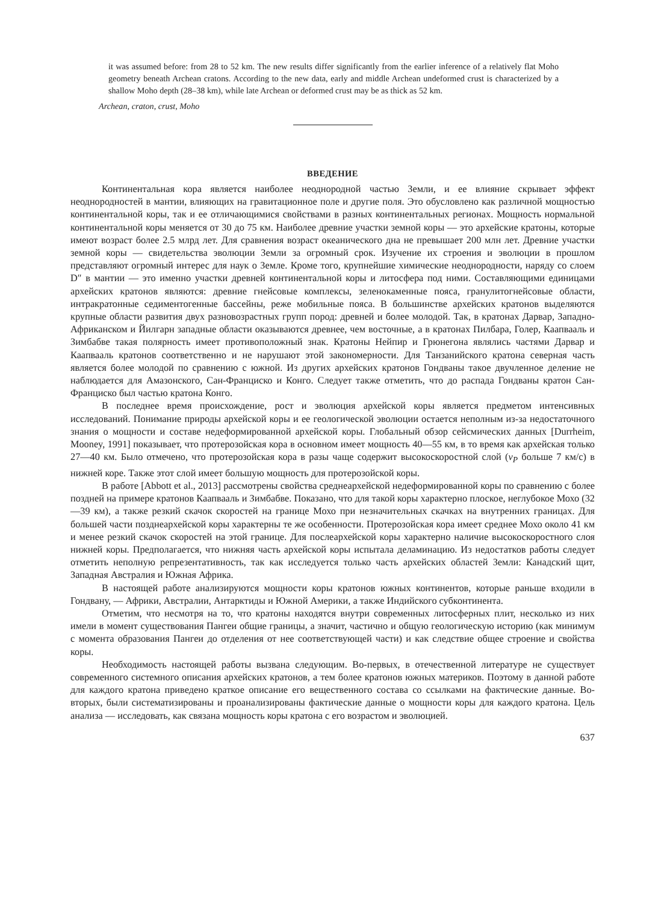it was assumed before: from 28 to 52 km. The new results differ significantly from the earlier inference of a relatively flat Moho geometry beneath Archean cratons. According to the new data, early and middle Archean undeformed crust is characterized by a shallow Moho depth (28–38 km), while late Archean or deformed crust may be as thick as 52 km.
Archean, craton, crust, Moho
ВВЕДЕНИЕ
Континентальная кора является наиболее неоднородной частью Земли, и ее влияние скрывает эффект неоднородностей в мантии, влияющих на гравитационное поле и другие поля. Это обусловлено как различной мощностью континентальной коры, так и ее отличающимися свойствами в разных континентальных регионах. Мощность нормальной континентальной коры меняется от 30 до 75 км. Наиболее древние участки земной коры — это архейские кратоны, которые имеют возраст более 2.5 млрд лет. Для сравнения возраст океанического дна не превышает 200 млн лет. Древние участки земной коры — свидетельства эволюции Земли за огромный срок. Изучение их строения и эволюции в прошлом представляют огромный интерес для наук о Земле. Кроме того, крупнейшие химические неоднородности, наряду со слоем D″ в мантии — это именно участки древней континентальной коры и литосфера под ними. Составляющими единицами архейских кратонов являются: древние гнейсовые комплексы, зеленокаменные пояса, гранулитогнейсовые области, интракратонные седиментогенные бассейны, реже мобильные пояса. В большинстве архейских кратонов выделяются крупные области развития двух разновозрастных групп пород: древней и более молодой. Так, в кратонах Дарвар, Западно-Африканском и Йилгарн западные области оказываются древнее, чем восточные, а в кратонах Пилбара, Голер, Каапвааль и Зимбабве такая полярность имеет противоположный знак. Кратоны Нейпир и Грюнегона являлись частями Дарвар и Каапвааль кратонов соответственно и не нарушают этой закономерности. Для Танзанийского кратона северная часть является более молодой по сравнению с южной. Из других архейских кратонов Гондваны такое двучленное деление не наблюдается для Амазонского, Сан-Франциско и Конго. Следует также отметить, что до распада Гондваны кратон Сан-Франциско был частью кратона Конго.
В последнее время происхождение, рост и эволюция архейской коры является предметом интенсивных исследований. Понимание природы архейской коры и ее геологической эволюции остается неполным из-за недостаточного знания о мощности и составе недеформированной архейской коры. Глобальный обзор сейсмических данных [Durrheim, Mooney, 1991] показывает, что протерозойская кора в основном имеет мощность 40—55 км, в то время как архейская только 27—40 км. Было отмечено, что протерозойская кора в разы чаще содержит высокоскоростной слой (v<sub>P</sub> больше 7 км/с) в нижней коре. Также этот слой имеет большую мощность для протерозойской коры.
В работе [Abbott et al., 2013] рассмотрены свойства среднеархейской недеформированной коры по сравнению с более поздней на примере кратонов Каапвааль и Зимбабве. Показано, что для такой коры характерно плоское, неглубокое Мохо (32—39 км), а также резкий скачок скоростей на границе Мохо при незначительных скачках на внутренних границах. Для большей части позднеархейской коры характерны те же особенности. Протерозойская кора имеет среднее Мохо около 41 км и менее резкий скачок скоростей на этой границе. Для послеархейской коры характерно наличие высокоскоростного слоя нижней коры. Предполагается, что нижняя часть архейской коры испытала деламинацию. Из недостатков работы следует отметить неполную репрезентативность, так как исследуется только часть архейских областей Земли: Канадский щит, Западная Австралия и Южная Африка.
В настоящей работе анализируются мощности коры кратонов южных континентов, которые раньше входили в Гондвану, — Африки, Австралии, Антарктиды и Южной Америки, а также Индийского субконтинента.
Отметим, что несмотря на то, что кратоны находятся внутри современных литосферных плит, несколько из них имели в момент существования Пангеи общие границы, а значит, частично и общую геологическую историю (как минимум с момента образования Пангеи до отделения от нее соответствующей части) и как следствие общее строение и свойства коры.
Необходимость настоящей работы вызвана следующим. Во-первых, в отечественной литературе не существует современного системного описания архейских кратонов, а тем более кратонов южных материков. Поэтому в данной работе для каждого кратона приведено краткое описание его вещественного состава со ссылками на фактические данные. Во-вторых, были систематизированы и проанализированы фактические данные о мощности коры для каждого кратона. Цель анализа — исследовать, как связана мощность коры кратона с его возрастом и эволюцией.
637